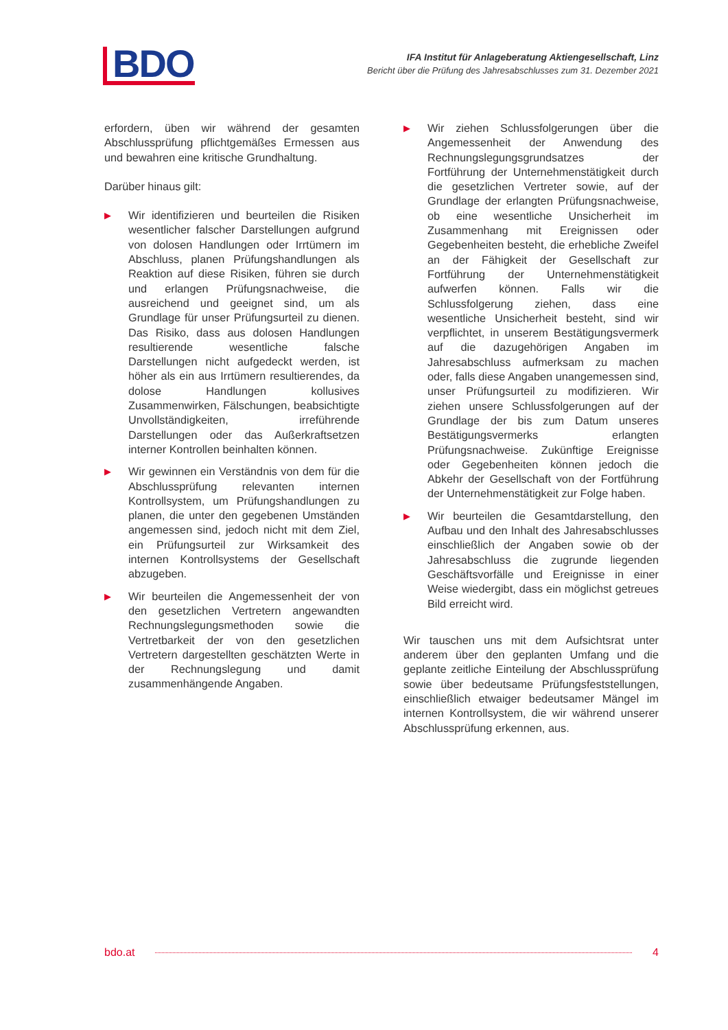BDO
IFA Institut für Anlageberatung Aktiengesellschaft, Linz
Bericht über die Prüfung des Jahresabschlusses zum 31. Dezember 2021
erfordern, üben wir während der gesamten Abschlussprüfung pflichtgemäßes Ermessen aus und bewahren eine kritische Grundhaltung.
Darüber hinaus gilt:
▶
Wir identifizieren und beurteilen die Risiken wesentlicher falscher Darstellungen aufgrund von dolosen Handlungen oder Irrtümern im Abschluss, planen Prüfungshandlungen als Reaktion auf diese Risiken, führen sie durch und erlangen Prüfungsnachweise, die ausreichend und geeignet sind, um als Grundlage für unser Prüfungsurteil zu dienen. Das Risiko, dass aus dolosen Handlungen resultierende wesentliche falsche Darstellungen nicht aufgedeckt werden, ist höher als ein aus Irrtümern resultierendes, da dolose Handlungen kollusives Zusammenwirken, Fälschungen, beabsichtigte Unvollständigkeiten, irreführende Darstellungen oder das Außerkraftsetzen interner Kontrollen beinhalten können.
▶
Wir gewinnen ein Verständnis von dem für die Abschlussprüfung relevanten internen Kontrollsystem, um Prüfungshandlungen zu planen, die unter den gegebenen Umständen angemessen sind, jedoch nicht mit dem Ziel, ein Prüfungsurteil zur Wirksamkeit des internen Kontrollsystems der Gesellschaft abzugeben.
▶
Wir beurteilen die Angemessenheit der von den gesetzlichen Vertretern angewandten Rechnungslegungsmethoden sowie die Vertretbarkeit der von den gesetzlichen Vertretern dargestellten geschätzten Werte in der Rechnungslegung und damit zusammenhängende Angaben.
▶
Wir ziehen Schlussfolgerungen über die Angemessenheit der Anwendung des Rechnungslegungsgrundsatzes der Fortführung der Unternehmenstätigkeit durch die gesetzlichen Vertreter sowie, auf der Grundlage der erlangten Prüfungsnachweise, ob eine wesentliche Unsicherheit im Zusammenhang mit Ereignissen oder Gegebenheiten besteht, die erhebliche Zweifel an der Fähigkeit der Gesellschaft zur Fortführung der Unternehmenstätigkeit aufwerfen können. Falls wir die Schlussfolgerung ziehen, dass eine wesentliche Unsicherheit besteht, sind wir verpflichtet, in unserem Bestätigungsvermerk auf die dazugehörigen Angaben im Jahresabschluss aufmerksam zu machen oder, falls diese Angaben unangemessen sind, unser Prüfungsurteil zu modifizieren. Wir ziehen unsere Schlussfolgerungen auf der Grundlage der bis zum Datum unseres Bestätigungsvermerks erlangten Prüfungsnachweise. Zukünftige Ereignisse oder Gegebenheiten können jedoch die Abkehr der Gesellschaft von der Fortführung der Unternehmenstätigkeit zur Folge haben.
▶
Wir beurteilen die Gesamtdarstellung, den Aufbau und den Inhalt des Jahresabschlusses einschließlich der Angaben sowie ob der Jahresabschluss die zugrunde liegenden Geschäftsvorfälle und Ereignisse in einer Weise wiedergibt, dass ein möglichst getreues Bild erreicht wird.
Wir tauschen uns mit dem Aufsichtsrat unter anderem über den geplanten Umfang und die geplante zeitliche Einteilung der Abschlussprüfung sowie über bedeutsame Prüfungsfeststellungen, einschließlich etwaiger bedeutsamer Mängel im internen Kontrollsystem, die wir während unserer Abschlussprüfung erkennen, aus.
bdo.at 4